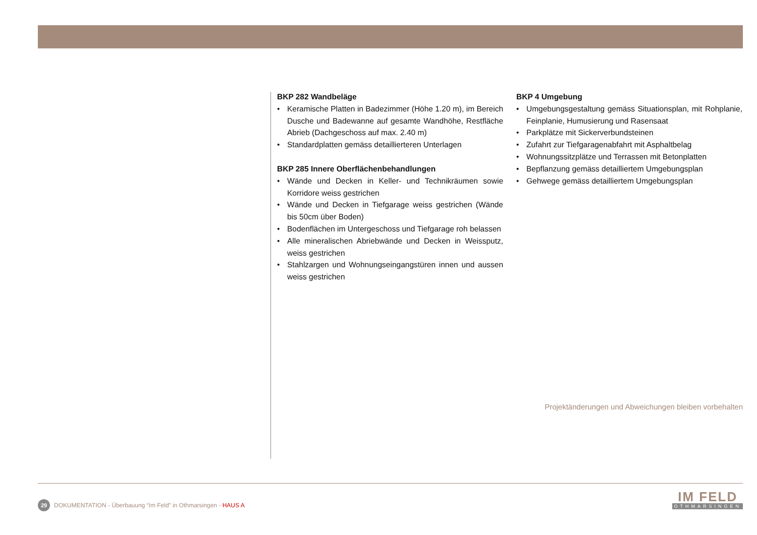BKP 282 Wandbeläge
• Keramische Platten in Badezimmer (Höhe 1.20 m), im Bereich Dusche und Badewanne auf gesamte Wandhöhe, Restfläche Abrieb (Dachgeschoss auf max. 2.40 m)
• Standardplatten gemäss detaillierteren Unterlagen
BKP 285 Innere Oberflächenbehandlungen
• Wände und Decken in Keller- und Technikräumen sowie Korridore weiss gestrichen
• Wände und Decken in Tiefgarage weiss gestrichen (Wände bis 50cm über Boden)
• Bodenflächen im Untergeschoss und Tiefgarage roh belassen
• Alle mineralischen Abriebwände und Decken in Weissputz, weiss gestrichen
• Stahlzargen und Wohnungseingangstüren innen und aussen weiss gestrichen
BKP 4 Umgebung
• Umgebungsgestaltung gemäss Situationsplan, mit Rohplanie, Feinplanie, Humusierung und Rasensaat
• Parkplätze mit Sickerverbundsteinen
• Zufahrt zur Tiefgaragenabfahrt mit Asphaltbelag
• Wohnungssitzplätze und Terrassen mit Betonplatten
• Bepflanzung gemäss detailliertem Umgebungsplan
• Gehwege gemäss detailliertem Umgebungsplan
Projektänderungen und Abweichungen bleiben vorbehalten
29 DOKUMENTATION - Überbauung “Im Feld” in Othmarsingen - HAUS A
IM FELD
OTHMARSINGEN